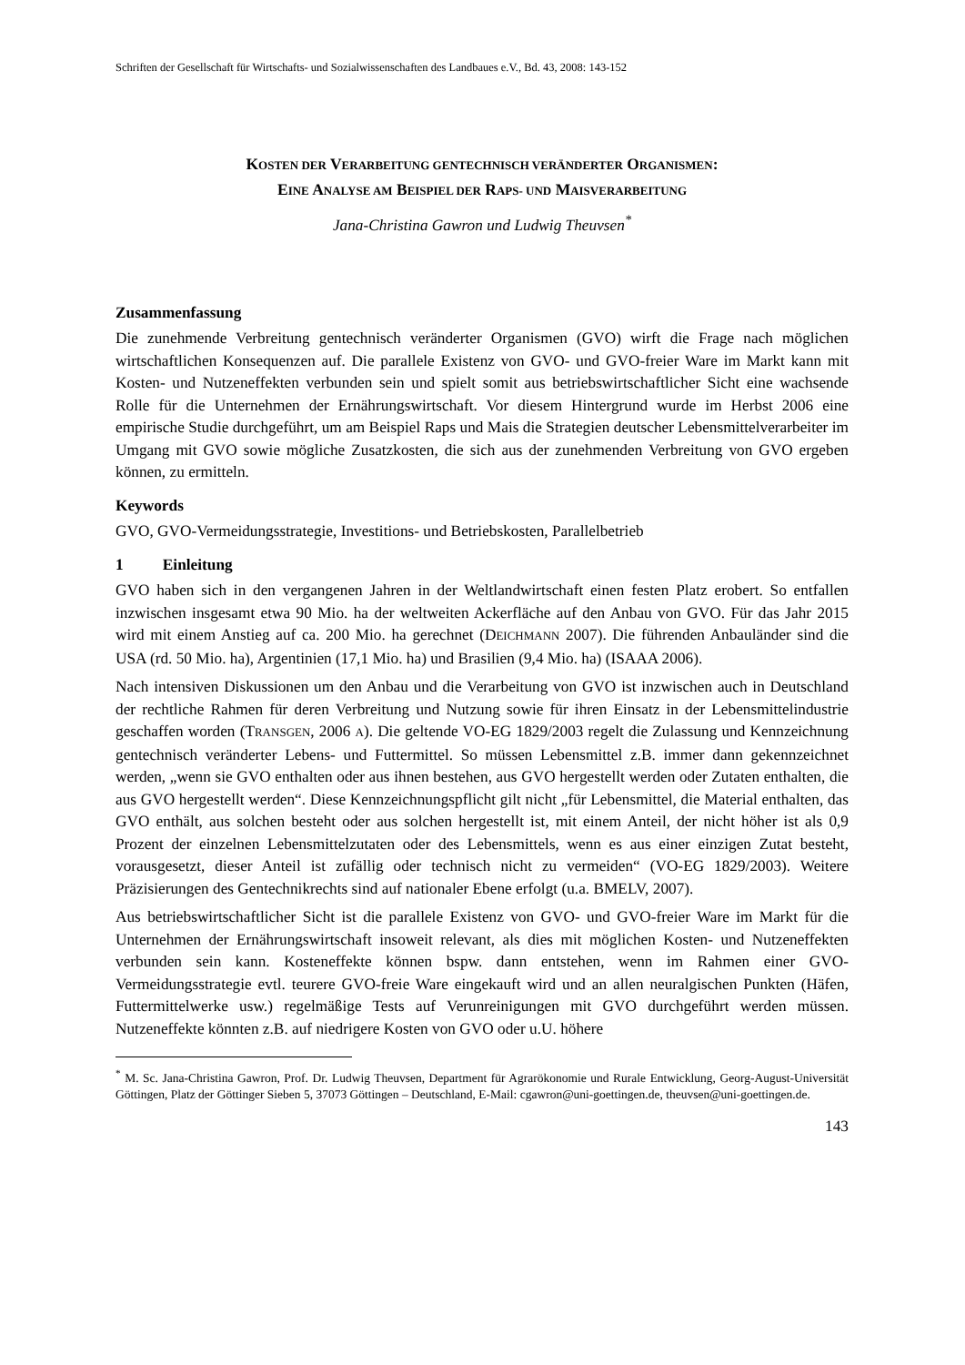Schriften der Gesellschaft für Wirtschafts- und Sozialwissenschaften des Landbaues e.V., Bd. 43, 2008: 143-152
KOSTEN DER VERARBEITUNG GENTECHNISCH VERÄNDERTER ORGANISMEN:
EINE ANALYSE AM BEISPIEL DER RAPS- UND MAISVERARBEITUNG
Jana-Christina Gawron und Ludwig Theuvsen<sup>*</sup>
Zusammenfassung
Die zunehmende Verbreitung gentechnisch veränderter Organismen (GVO) wirft die Frage nach möglichen wirtschaftlichen Konsequenzen auf. Die parallele Existenz von GVO- und GVO-freier Ware im Markt kann mit Kosten- und Nutzeneffekten verbunden sein und spielt somit aus betriebswirtschaftlicher Sicht eine wachsende Rolle für die Unternehmen der Ernährungswirtschaft. Vor diesem Hintergrund wurde im Herbst 2006 eine empirische Studie durchgeführt, um am Beispiel Raps und Mais die Strategien deutscher Lebensmittelverarbeiter im Umgang mit GVO sowie mögliche Zusatzkosten, die sich aus der zunehmenden Verbreitung von GVO ergeben können, zu ermitteln.
Keywords
GVO, GVO-Vermeidungsstrategie, Investitions- und Betriebskosten, Parallelbetrieb
1 Einleitung
GVO haben sich in den vergangenen Jahren in der Weltlandwirtschaft einen festen Platz erobert. So entfallen inzwischen insgesamt etwa 90 Mio. ha der weltweiten Ackerfläche auf den Anbau von GVO. Für das Jahr 2015 wird mit einem Anstieg auf ca. 200 Mio. ha gerechnet (DEICHMANN 2007). Die führenden Anbauländer sind die USA (rd. 50 Mio. ha), Argentinien (17,1 Mio. ha) und Brasilien (9,4 Mio. ha) (ISAAA 2006).
Nach intensiven Diskussionen um den Anbau und die Verarbeitung von GVO ist inzwischen auch in Deutschland der rechtliche Rahmen für deren Verbreitung und Nutzung sowie für ihren Einsatz in der Lebensmittelindustrie geschaffen worden (TRANSGEN, 2006 A). Die geltende VO-EG 1829/2003 regelt die Zulassung und Kennzeichnung gentechnisch veränderter Lebens- und Futtermittel. So müssen Lebensmittel z.B. immer dann gekennzeichnet werden, „wenn sie GVO enthalten oder aus ihnen bestehen, aus GVO hergestellt werden oder Zutaten enthalten, die aus GVO hergestellt werden“. Diese Kennzeichnungspflicht gilt nicht „für Lebensmittel, die Material enthalten, das GVO enthält, aus solchen besteht oder aus solchen hergestellt ist, mit einem Anteil, der nicht höher ist als 0,9 Prozent der einzelnen Lebensmittelzutaten oder des Lebensmittels, wenn es aus einer einzigen Zutat besteht, vorausgesetzt, dieser Anteil ist zufällig oder technisch nicht zu vermeiden“ (VO-EG 1829/2003). Weitere Präzisierungen des Gentechnikrechts sind auf nationaler Ebene erfolgt (u.a. BMELV, 2007).
Aus betriebswirtschaftlicher Sicht ist die parallele Existenz von GVO- und GVO-freier Ware im Markt für die Unternehmen der Ernährungswirtschaft insoweit relevant, als dies mit möglichen Kosten- und Nutzeneffekten verbunden sein kann. Kosteneffekte können bspw. dann entstehen, wenn im Rahmen einer GVO-Vermeidungsstrategie evtl. teurere GVO-freie Ware eingekauft wird und an allen neuralgischen Punkten (Häfen, Futtermittelwerke usw.) regelmäßige Tests auf Verunreinigungen mit GVO durchgeführt werden müssen. Nutzeneffekte könnten z.B. auf niedrigere Kosten von GVO oder u.U. höhere
<sup>*</sup> M. Sc. Jana-Christina Gawron, Prof. Dr. Ludwig Theuvsen, Department für Agrarökonomie und Rurale Entwicklung, Georg-August-Universität Göttingen, Platz der Göttinger Sieben 5, 37073 Göttingen – Deutschland, E-Mail: cgawron@uni-goettingen.de, theuvsen@uni-goettingen.de.
143